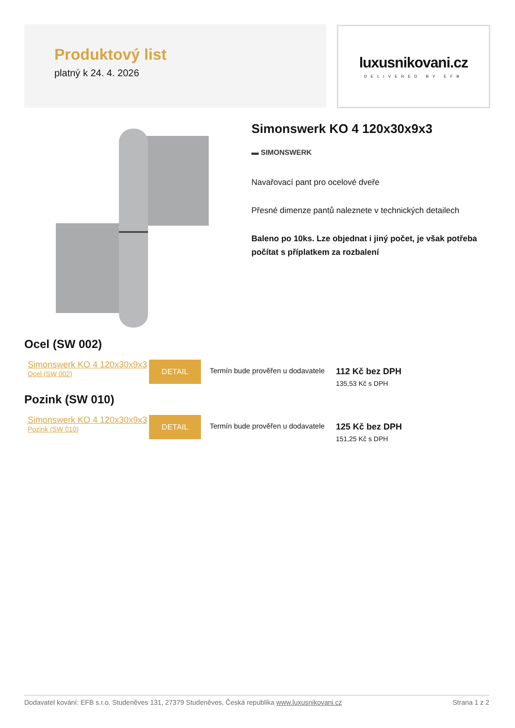Produktový list
platný k 24. 4. 2026
luxusnikovani.cz
DELIVERED BY EFB
Simonswerk KO 4 120x30x9x3
▬ SIMONSWERK
Navařovací pant pro ocelové dveře
Přesné dimenze pantů naleznete v technických detailech
Baleno po 10ks. Lze objednat i jiný počet, je však potřeba počítat s příplatkem za rozbalení
Ocel (SW 002)
Simonswerk KO 4 120x30x9x3
Ocel (SW 002)
DETAIL
Termín bude prověřen u dodavatele
112 Kč bez DPH
135,53 Kč s DPH
Pozink (SW 010)
Simonswerk KO 4 120x30x9x3
Pozink (SW 010)
DETAIL
Termín bude prověřen u dodavatele
125 Kč bez DPH
151,25 Kč s DPH
Dodavatel kování: EFB s.r.o. Studeněves 131, 27379 Studeněves, Česká republika www.luxusnikovani.cz Strana 1 z 2